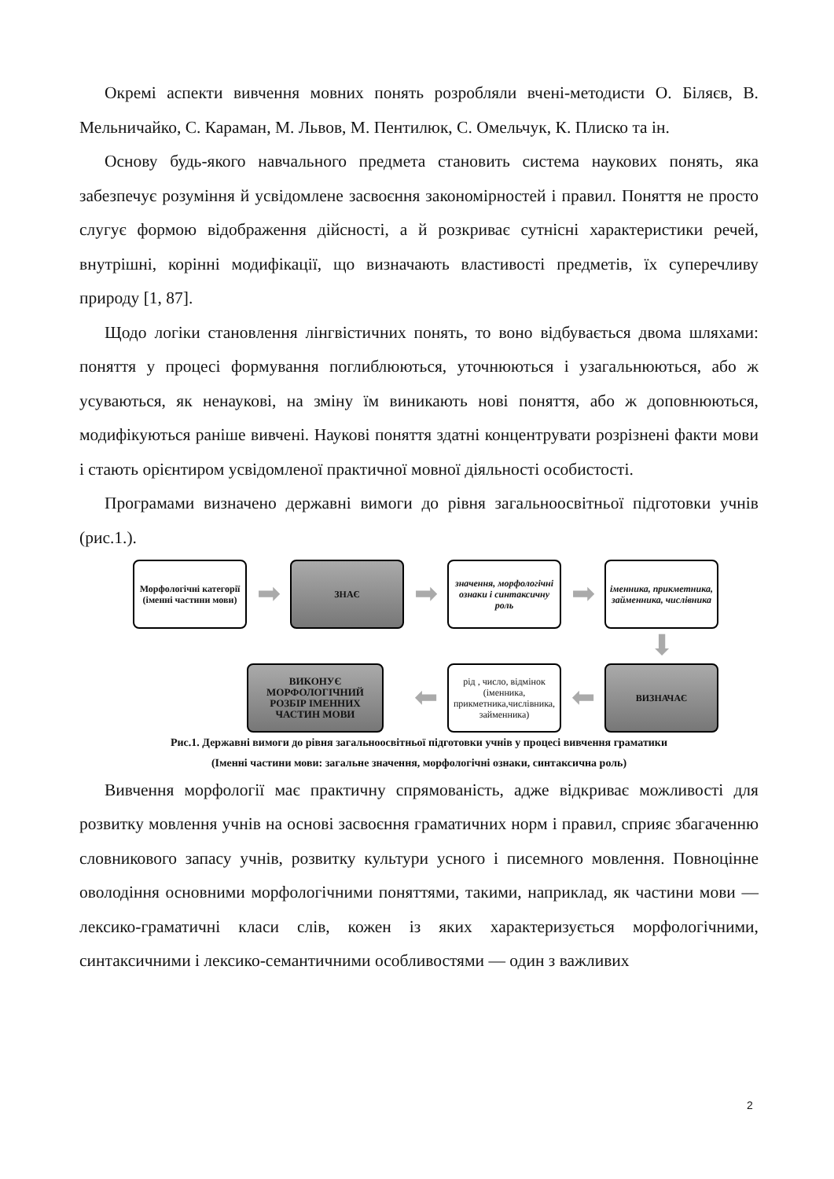Окремі аспекти вивчення мовних понять розробляли вчені-методисти О. Біляєв, В. Мельничайко, С. Караман, М. Львов, М. Пентилюк, С. Омельчук, К. Плиско та ін.
Основу будь-якого навчального предмета становить система наукових понять, яка забезпечує розуміння й усвідомлене засвоєння закономірностей і правил. Поняття не просто слугує формою відображення дійсності, а й розкриває сутнісні характеристики речей, внутрішні, корінні модифікації, що визначають властивості предметів, їх суперечливу природу [1, 87].
Щодо логіки становлення лінгвістичних понять, то воно відбувається двома шляхами: поняття у процесі формування поглиблюються, уточнюються і узагальнюються, або ж усуваються, як ненаукові, на зміну їм виникають нові поняття, або ж доповнюються, модифікуються раніше вивчені. Наукові поняття здатні концентрувати розрізнені факти мови і стають орієнтиром усвідомленої практичної мовної діяльності особистості.
Програмами визначено державні вимоги до рівня загальноосвітньої підготовки учнів (рис.1.).
Морфологічні категорії
(іменні частини мови)
➡
ЗНАЄ
➡
значення, морфологічні ознаки і синтаксичну роль
➡
іменника, прикметника, займенника, числівника
⬇
ВИКОНУЄ МОРФОЛОГІЧНИЙ РОЗБІР ІМЕННИХ ЧАСТИН МОВИ
⬅
рід , число, відмінок (іменника, прикметника,числівника, займенника)
⬅
ВИЗНАЧАЄ
Рис.1. Державні вимоги до рівня загальноосвітньої підготовки учнів у процесі вивчення граматики
(Іменні частини мови: загальне значення, морфологічні ознаки, синтаксична роль)
Вивчення морфології має практичну спрямованість, адже відкриває можливості для розвитку мовлення учнів на основі засвоєння граматичних норм і правил, сприяє збагаченню словникового запасу учнів, розвитку культури усного і писемного мовлення. Повноцінне оволодіння основними морфологічними поняттями, такими, наприклад, як частини мови — лексико-граматичні класи слів, кожен із яких характеризується морфологічними, синтаксичними і лексико-семантичними особливостями — один з важливих
2